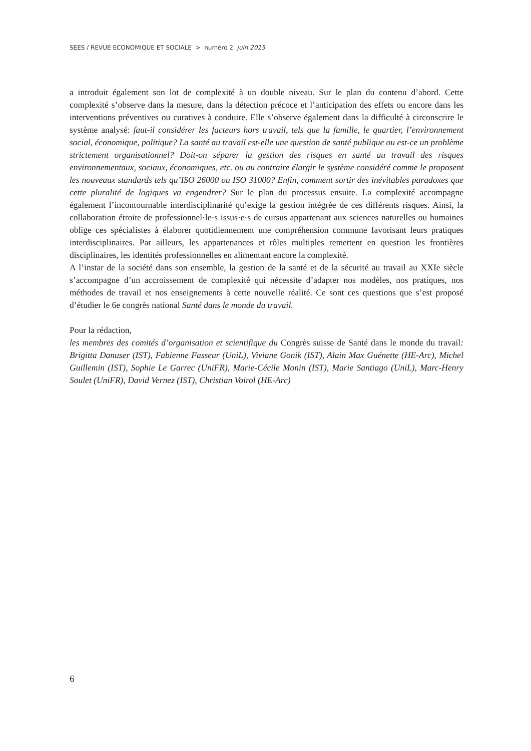SEES / REVUE ECONOMIQUE ET SOCIALE > numéro 2 juin 2015
a introduit également son lot de complexité à un double niveau. Sur le plan du contenu d’abord. Cette complexité s’observe dans la mesure, dans la détection précoce et l’anticipation des effets ou encore dans les interventions préventives ou curatives à conduire. Elle s’observe également dans la difficulté à circonscrire le système analysé: faut-il considérer les facteurs hors travail, tels que la famille, le quartier, l’environnement social, économique, politique? La santé au travail est-elle une question de santé publique ou est-ce un problème strictement organisationnel? Doit-on séparer la gestion des risques en santé au travail des risques environnementaux, sociaux, économiques, etc. ou au contraire élargir le système considéré comme le proposent les nouveaux standards tels qu’ISO 26000 ou ISO 31000? Enfin, comment sortir des inévitables paradoxes que cette pluralité de logiques va engendrer? Sur le plan du processus ensuite. La complexité accompagne également l’incontournable interdisciplinarité qu’exige la gestion intégrée de ces différents risques. Ainsi, la collaboration étroite de professionnel·le·s issus·e·s de cursus appartenant aux sciences naturelles ou humaines oblige ces spécialistes à élaborer quotidiennement une compréhension commune favorisant leurs pratiques interdisciplinaires. Par ailleurs, les appartenances et rôles multiples remettent en question les frontières disciplinaires, les identités professionnelles en alimentant encore la complexité.
A l’instar de la société dans son ensemble, la gestion de la santé et de la sécurité au travail au XXIe siècle s’accompagne d’un accroissement de complexité qui nécessite d’adapter nos modèles, nos pratiques, nos méthodes de travail et nos enseignements à cette nouvelle réalité. Ce sont ces questions que s’est proposé d’étudier le 6e congrès national Santé dans le monde du travail.
Pour la rédaction,
les membres des comités d’organisation et scientifique du Congrès suisse de Santé dans le monde du travail: Brigitta Danuser (IST), Fabienne Fasseur (UniL), Viviane Gonik (IST), Alain Max Guénette (HE-Arc), Michel Guillemin (IST), Sophie Le Garrec (UniFR), Marie-Cécile Monin (IST), Marie Santiago (UniL), Marc-Henry Soulet (UniFR), David Vernez (IST), Christian Voirol (HE-Arc)
6